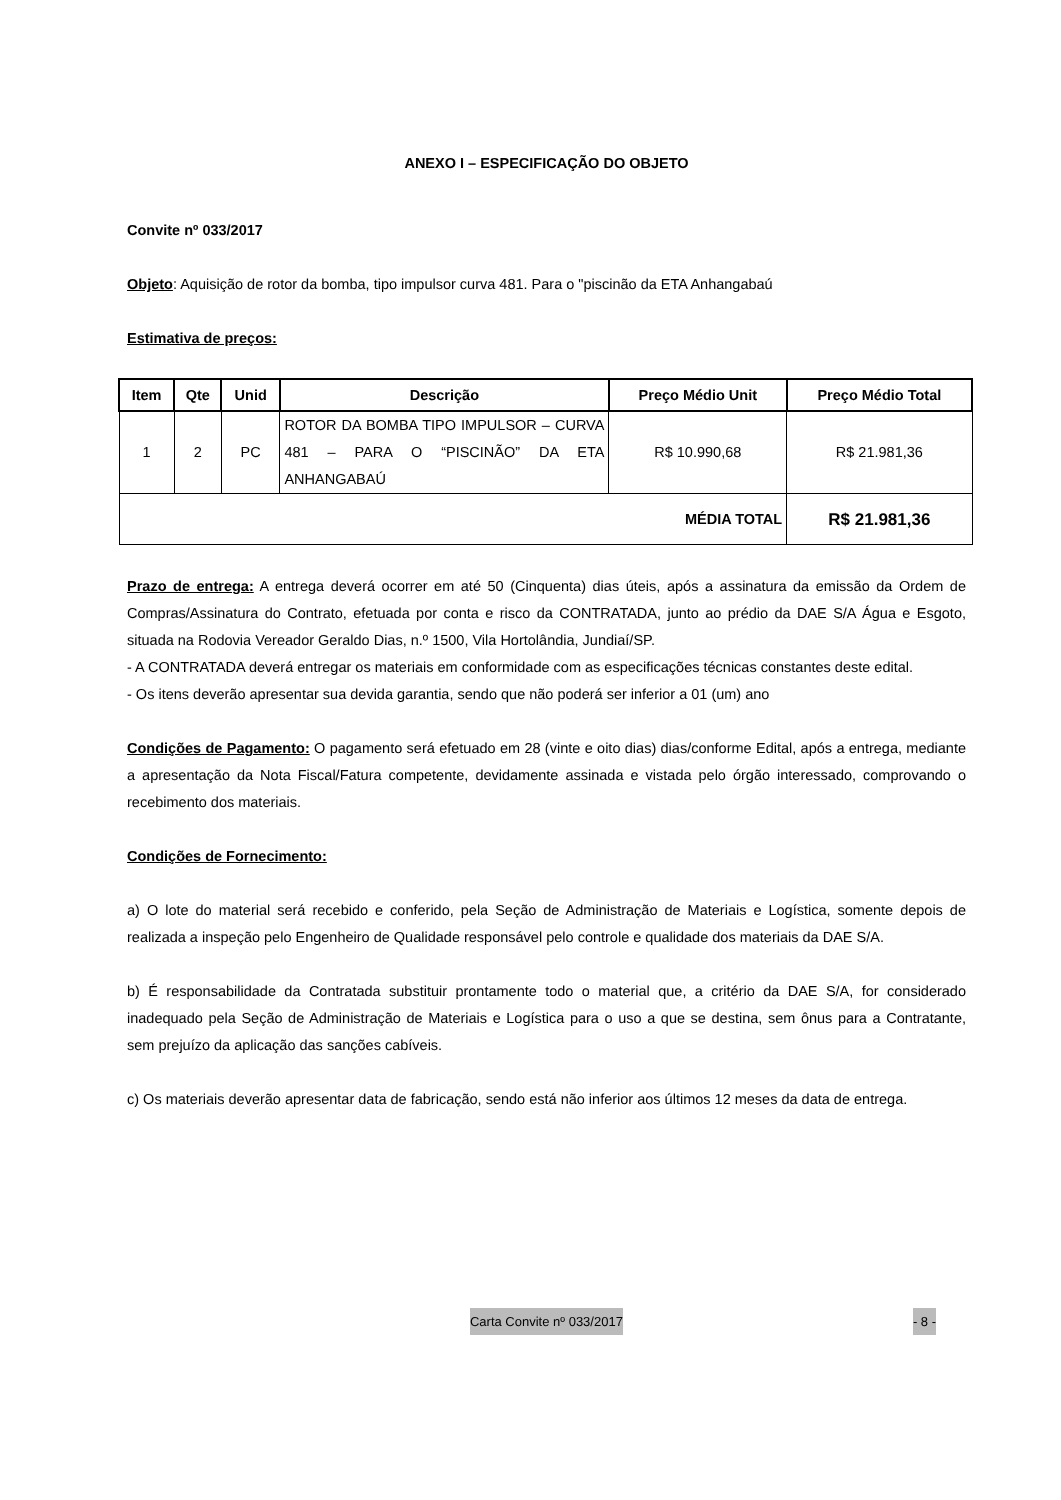ANEXO I – ESPECIFICAÇÃO DO OBJETO
Convite nº 033/2017
Objeto: Aquisição de rotor da bomba, tipo impulsor curva 481. Para o "piscinão da ETA Anhangabaú
Estimativa de preços:
| Item | Qte | Unid | Descrição | Preço Médio Unit | Preço Médio Total |
| --- | --- | --- | --- | --- | --- |
| 1 | 2 | PC | ROTOR DA BOMBA TIPO IMPULSOR – CURVA 481 – PARA O “PISCINÃO” DA ETA ANHANGABAÚ | R$ 10.990,68 | R$ 21.981,36 |
| MÉDIA TOTAL | | | | | R$ 21.981,36 |
Prazo de entrega: A entrega deverá ocorrer em até 50 (Cinquenta) dias úteis, após a assinatura da emissão da Ordem de Compras/Assinatura do Contrato, efetuada por conta e risco da CONTRATADA, junto ao prédio da DAE S/A Água e Esgoto, situada na Rodovia Vereador Geraldo Dias, n.º 1500, Vila Hortolândia, Jundiaí/SP.
- A CONTRATADA deverá entregar os materiais em conformidade com as especificações técnicas constantes deste edital.
- Os itens deverão apresentar sua devida garantia, sendo que não poderá ser inferior a 01 (um) ano
Condições de Pagamento: O pagamento será efetuado em 28 (vinte e oito dias) dias/conforme Edital, após a entrega, mediante a apresentação da Nota Fiscal/Fatura competente, devidamente assinada e vistada pelo órgão interessado, comprovando o recebimento dos materiais.
Condições de Fornecimento:
a) O lote do material será recebido e conferido, pela Seção de Administração de Materiais e Logística, somente depois de realizada a inspeção pelo Engenheiro de Qualidade responsável pelo controle e qualidade dos materiais da DAE S/A.
b) É responsabilidade da Contratada substituir prontamente todo o material que, a critério da DAE S/A, for considerado inadequado pela Seção de Administração de Materiais e Logística para o uso a que se destina, sem ônus para a Contratante, sem prejuízo da aplicação das sanções cabíveis.
c) Os materiais deverão apresentar data de fabricação, sendo está não inferior aos últimos 12 meses da data de entrega.
Carta Convite nº 033/2017 - 8 -